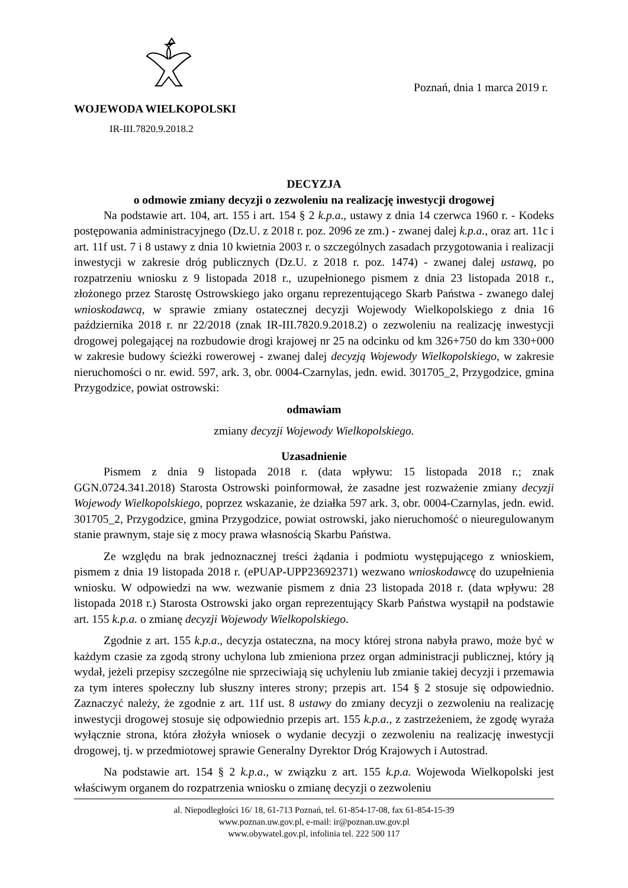WOJEWODA WIELKOPOLSKI
IR-III.7820.9.2018.2
Poznań, dnia 1 marca 2019 r.
DECYZJA
o odmowie zmiany decyzji o zezwoleniu na realizację inwestycji drogowej
Na podstawie art. 104, art. 155 i art. 154 § 2 k.p.a., ustawy z dnia 14 czerwca 1960 r. - Kodeks postępowania administracyjnego (Dz.U. z 2018 r. poz. 2096 ze zm.) - zwanej dalej k.p.a., oraz art. 11c i art. 11f ust. 7 i 8 ustawy z dnia 10 kwietnia 2003 r. o szczególnych zasadach przygotowania i realizacji inwestycji w zakresie dróg publicznych (Dz.U. z 2018 r. poz. 1474) - zwanej dalej ustawą, po rozpatrzeniu wniosku z 9 listopada 2018 r., uzupełnionego pismem z dnia 23 listopada 2018 r., złożonego przez Starostę Ostrowskiego jako organu reprezentującego Skarb Państwa - zwanego dalej wnioskodawcą, w sprawie zmiany ostatecznej decyzji Wojewody Wielkopolskiego z dnia 16 października 2018 r. nr 22/2018 (znak IR-III.7820.9.2018.2) o zezwoleniu na realizację inwestycji drogowej polegającej na rozbudowie drogi krajowej nr 25 na odcinku od km 326+750 do km 330+000 w zakresie budowy ścieżki rowerowej - zwanej dalej decyzją Wojewody Wielkopolskiego, w zakresie nieruchomości o nr. ewid. 597, ark. 3, obr. 0004-Czarnylas, jedn. ewid. 301705_2, Przygodzice, gmina Przygodzice, powiat ostrowski:
odmawiam
zmiany decyzji Wojewody Wielkopolskiego.
Uzasadnienie
Pismem z dnia 9 listopada 2018 r. (data wpływu: 15 listopada 2018 r.; znak GGN.0724.341.2018) Starosta Ostrowski poinformował, że zasadne jest rozważenie zmiany decyzji Wojewody Wielkopolskiego, poprzez wskazanie, że działka 597 ark. 3, obr. 0004-Czarnylas, jedn. ewid. 301705_2, Przygodzice, gmina Przygodzice, powiat ostrowski, jako nieruchomość o nieuregulowanym stanie prawnym, staje się z mocy prawa własnością Skarbu Państwa.
Ze względu na brak jednoznacznej treści żądania i podmiotu występującego z wnioskiem, pismem z dnia 19 listopada 2018 r. (ePUAP-UPP23692371) wezwano wnioskodawcę do uzupełnienia wniosku. W odpowiedzi na ww. wezwanie pismem z dnia 23 listopada 2018 r. (data wpływu: 28 listopada 2018 r.) Starosta Ostrowski jako organ reprezentujący Skarb Państwa wystąpił na podstawie art. 155 k.p.a. o zmianę decyzji Wojewody Wielkopolskiego.
Zgodnie z art. 155 k.p.a., decyzja ostateczna, na mocy której strona nabyła prawo, może być w każdym czasie za zgodą strony uchylona lub zmieniona przez organ administracji publicznej, który ją wydał, jeżeli przepisy szczególne nie sprzeciwiają się uchyleniu lub zmianie takiej decyzji i przemawia za tym interes społeczny lub słuszny interes strony; przepis art. 154 § 2 stosuje się odpowiednio. Zaznaczyć należy, że zgodnie z art. 11f ust. 8 ustawy do zmiany decyzji o zezwoleniu na realizację inwestycji drogowej stosuje się odpowiednio przepis art. 155 k.p.a., z zastrzeżeniem, że zgodę wyraża wyłącznie strona, która złożyła wniosek o wydanie decyzji o zezwoleniu na realizację inwestycji drogowej, tj. w przedmiotowej sprawie Generalny Dyrektor Dróg Krajowych i Autostrad.
Na podstawie art. 154 § 2 k.p.a., w związku z art. 155 k.p.a. Wojewoda Wielkopolski jest właściwym organem do rozpatrzenia wniosku o zmianę decyzji o zezwoleniu
al. Niepodległości 16/ 18, 61-713 Poznań, tel. 61-854-17-08, fax 61-854-15-39
www.poznan.uw.gov.pl, e-mail: ir@poznan.uw.gov.pl
www.obywatel.gov.pl, infolinia tel. 222 500 117